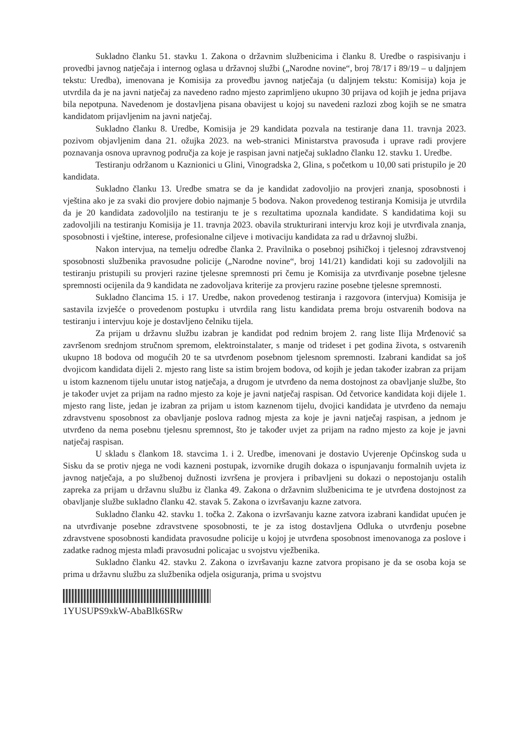Sukladno članku 51. stavku 1. Zakona o državnim službenicima i članku 8. Uredbe o raspisivanju i provedbi javnog natječaja i internog oglasa u državnoj službi („Narodne novine“, broj 78/17 i 89/19 – u daljnjem tekstu: Uredba), imenovana je Komisija za provedbu javnog natječaja (u daljnjem tekstu: Komisija) koja je utvrdila da je na javni natječaj za navedeno radno mjesto zaprimljeno ukupno 30 prijava od kojih je jedna prijava bila nepotpuna. Navedenom je dostavljena pisana obavijest u kojoj su navedeni razlozi zbog kojih se ne smatra kandidatom prijavljenim na javni natječaj.
Sukladno članku 8. Uredbe, Komisija je 29 kandidata pozvala na testiranje dana 11. travnja 2023. pozivom objavljenim dana 21. ožujka 2023. na web-stranici Ministarstva pravosuđa i uprave radi provjere poznavanja osnova upravnog područja za koje je raspisan javni natječaj sukladno članku 12. stavku 1. Uredbe.
Testiranju održanom u Kaznionici u Glini, Vinogradska 2, Glina, s početkom u 10,00 sati pristupilo je 20 kandidata.
Sukladno članku 13. Uredbe smatra se da je kandidat zadovoljio na provjeri znanja, sposobnosti i vještina ako je za svaki dio provjere dobio najmanje 5 bodova. Nakon provedenog testiranja Komisija je utvrdila da je 20 kandidata zadovoljilo na testiranju te je s rezultatima upoznala kandidate. S kandidatima koji su zadovoljili na testiranju Komisija je 11. travnja 2023. obavila strukturirani intervju kroz koji je utvrđivala znanja, sposobnosti i vještine, interese, profesionalne ciljeve i motivaciju kandidata za rad u državnoj službi.
Nakon intervjua, na temelju odredbe članka 2. Pravilnika o posebnoj psihičkoj i tjelesnoj zdravstvenoj sposobnosti službenika pravosudne policije („Narodne novine“, broj 141/21) kandidati koji su zadovoljili na testiranju pristupili su provjeri razine tjelesne spremnosti pri čemu je Komisija za utvrđivanje posebne tjelesne spremnosti ocijenila da 9 kandidata ne zadovoljava kriterije za provjeru razine posebne tjelesne spremnosti.
Sukladno člancima 15. i 17. Uredbe, nakon provedenog testiranja i razgovora (intervjua) Komisija je sastavila izvješće o provedenom postupku i utvrdila rang listu kandidata prema broju ostvarenih bodova na testiranju i intervjuu koje je dostavljeno čelniku tijela.
Za prijam u državnu službu izabran je kandidat pod rednim brojem 2. rang liste Ilija Mrđenović sa završenom srednjom stručnom spremom, elektroinstalater, s manje od trideset i pet godina života, s ostvarenih ukupno 18 bodova od mogućih 20 te sa utvrđenom posebnom tjelesnom spremnosti. Izabrani kandidat sa još dvojicom kandidata dijeli 2. mjesto rang liste sa istim brojem bodova, od kojih je jedan također izabran za prijam u istom kaznenom tijelu unutar istog natječaja, a drugom je utvrđeno da nema dostojnost za obavljanje službe, što je također uvjet za prijam na radno mjesto za koje je javni natječaj raspisan. Od četvorice kandidata koji dijele 1. mjesto rang liste, jedan je izabran za prijam u istom kaznenom tijelu, dvojici kandidata je utvrđeno da nemaju zdravstvenu sposobnost za obavljanje poslova radnog mjesta za koje je javni natječaj raspisan, a jednom je utvrđeno da nema posebnu tjelesnu spremnost, što je također uvjet za prijam na radno mjesto za koje je javni natječaj raspisan.
U skladu s člankom 18. stavcima 1. i 2. Uredbe, imenovani je dostavio Uvjerenje Općinskog suda u Sisku da se protiv njega ne vodi kazneni postupak, izvornike drugih dokaza o ispunjavanju formalnih uvjeta iz javnog natječaja, a po službenoj dužnosti izvršena je provjera i pribavljeni su dokazi o nepostojanju ostalih zapreka za prijam u državnu službu iz članka 49. Zakona o državnim službenicima te je utvrđena dostojnost za obavljanje službe sukladno članku 42. stavak 5. Zakona o izvršavanju kazne zatvora.
Sukladno članku 42. stavku 1. točka 2. Zakona o izvršavanju kazne zatvora izabrani kandidat upućen je na utvrđivanje posebne zdravstvene sposobnosti, te je za istog dostavljena Odluka o utvrđenju posebne zdravstvene sposobnosti kandidata pravosudne policije u kojoj je utvrđena sposobnost imenovanoga za poslove i zadatke radnog mjesta mlađi pravosudni policajac u svojstvu vježbenika.
Sukladno članku 42. stavku 2. Zakona o izvršavanju kazne zatvora propisano je da se osoba koja se prima u državnu službu za službenika odjela osiguranja, prima u svojstvu
1YUSUPS9xkW-AbaBlk6SRw